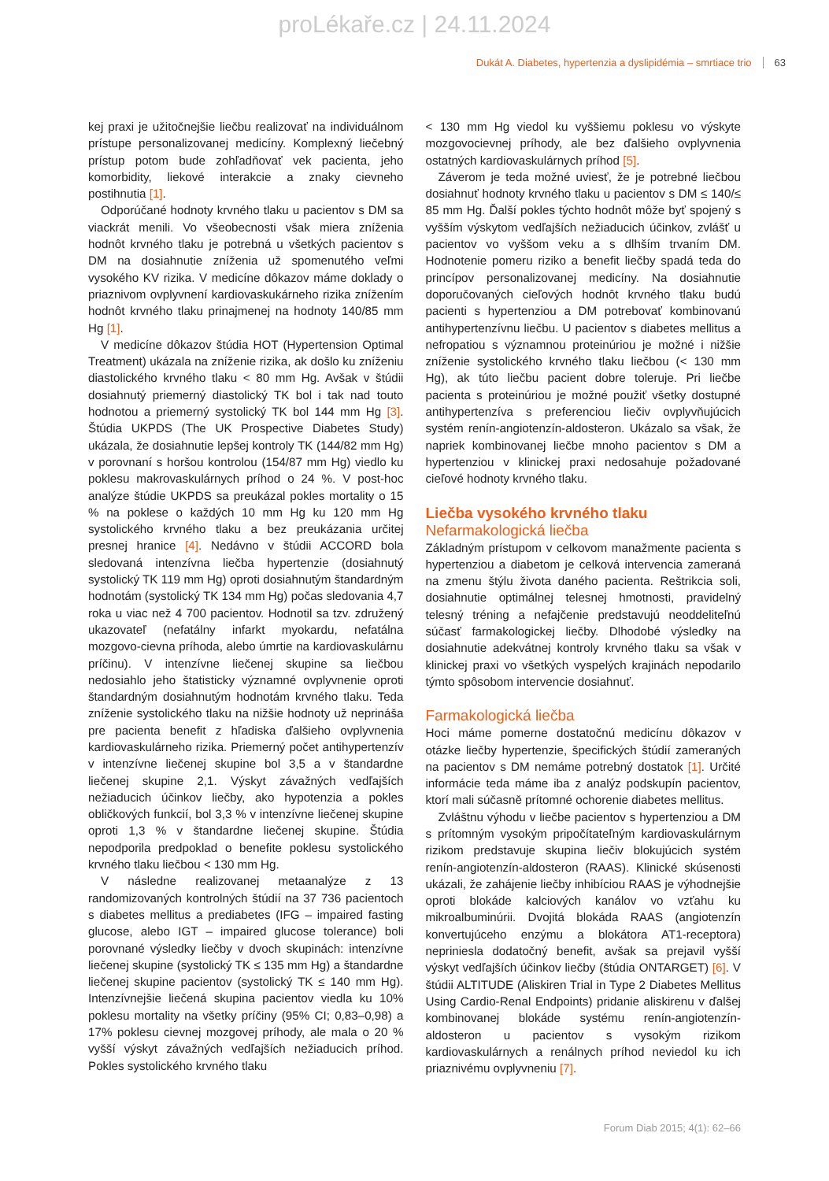proLékaře.cz | 24.11.2024
Dukát A. Diabetes, hypertenzia a dyslipidémia – smrtiace trio 63
kej praxi je užitočnejšie liečbu realizovať na individuálnom prístupe personalizovanej medicíny. Komplexný liečebný prístup potom bude zohľadňovať vek pacienta, jeho komorbidity, liekové interakcie a znaky cievneho postihnutia [1].
Odporúčané hodnoty krvného tlaku u pacientov s DM sa viackrát menili. Vo všeobecnosti však miera zníženia hodnôt krvného tlaku je potrebná u všetkých pacientov s DM na dosiahnutie zníženia už spomenutého veľmi vysokého KV rizika. V medicíne dôkazov máme doklady o priaznivom ovplyvnení kardiovaskukárneho rizika znížením hodnôt krvného tlaku prinajmenej na hodnoty 140/85 mm Hg [1].
V medicíne dôkazov štúdia HOT (Hypertension Optimal Treatment) ukázala na zníženie rizika, ak došlo ku zníženiu diastolického krvného tlaku < 80 mm Hg. Avšak v štúdii dosiahnutý priemerný diastolický TK bol i tak nad touto hodnotou a priemerný systolický TK bol 144 mm Hg [3]. Štúdia UKPDS (The UK Prospective Diabetes Study) ukázala, že dosiahnutie lepšej kontroly TK (144/82 mm Hg) v porovnaní s horšou kontrolou (154/87 mm Hg) viedlo ku poklesu makrovaskulárnych príhod o 24 %. V post-hoc analýze štúdie UKPDS sa preukázal pokles mortality o 15 % na poklese o každých 10 mm Hg ku 120 mm Hg systolického krvného tlaku a bez preukázania určitej presnej hranice [4]. Nedávno v štúdii ACCORD bola sledovaná intenzívna liečba hypertenzie (dosiahnutý systolický TK 119 mm Hg) oproti dosiahnutým štandardným hodnotám (systolický TK 134 mm Hg) počas sledovania 4,7 roka u viac než 4 700 pacientov. Hodnotil sa tzv. združený ukazovateľ (nefatálny infarkt myokardu, nefatálna mozgovo-cievna príhoda, alebo úmrtie na kardiovaskulárnu príčinu). V intenzívne liečenej skupine sa liečbou nedosiahlo jeho štatisticky významné ovplyvnenie oproti štandardným dosiahnutým hodnotám krvného tlaku. Teda zníženie systolického tlaku na nižšie hodnoty už neprináša pre pacienta benefit z hľadiska ďalšieho ovplyvnenia kardiovaskulárneho rizika. Priemerný počet antihypertenzív v intenzívne liečenej skupine bol 3,5 a v štandardne liečenej skupine 2,1. Výskyt závažných vedľajších nežiaducich účinkov liečby, ako hypotenzia a pokles obličkových funkcií, bol 3,3 % v intenzívne liečenej skupine oproti 1,3 % v štandardne liečenej skupine. Štúdia nepodporila predpoklad o benefite poklesu systolického krvného tlaku liečbou < 130 mm Hg.
V následne realizovanej metaanalýze z 13 randomizovaných kontrolných štúdií na 37 736 pacientoch s diabetes mellitus a prediabetes (IFG – impaired fasting glucose, alebo IGT – impaired glucose tolerance) boli porovnané výsledky liečby v dvoch skupinách: intenzívne liečenej skupine (systolický TK ≤ 135 mm Hg) a štandardne liečenej skupine pacientov (systolický TK ≤ 140 mm Hg). Intenzívnejšie liečená skupina pacientov viedla ku 10% poklesu mortality na všetky príčiny (95% CI; 0,83–0,98) a 17% poklesu cievnej mozgovej príhody, ale mala o 20 % vyšší výskyt závažných vedľajších nežiaducich príhod. Pokles systolického krvného tlaku
< 130 mm Hg viedol ku vyššiemu poklesu vo výskyte mozgovocievnej príhody, ale bez ďalšieho ovplyvnenia ostatných kardiovaskulárnych príhod [5].
Záverom je teda možné uviesť, že je potrebné liečbou dosiahnuť hodnoty krvného tlaku u pacientov s DM ≤ 140/≤ 85 mm Hg. Ďalší pokles týchto hodnôt môže byť spojený s vyšším výskytom vedľajších nežiaducich účinkov, zvlášť u pacientov vo vyššom veku a s dlhším trvaním DM. Hodnotenie pomeru riziko a benefit liečby spadá teda do princípov personalizovanej medicíny. Na dosiahnutie doporučovaných cieľových hodnôt krvného tlaku budú pacienti s hypertenziou a DM potrebovať kombinovanú antihypertenzívnu liečbu. U pacientov s diabetes mellitus a nefropatiou s významnou proteinúriou je možné i nižšie zníženie systolického krvného tlaku liečbou (< 130 mm Hg), ak túto liečbu pacient dobre toleruje. Pri liečbe pacienta s proteinúriou je možné použiť všetky dostupné antihypertenzíva s preferenciou liečiv ovplyvňujúcich systém renín-angiotenzín-aldosteron. Ukázalo sa však, že napriek kombinovanej liečbe mnoho pacientov s DM a hypertenziou v klinickej praxi nedosahuje požadované cieľové hodnoty krvného tlaku.
Liečba vysokého krvného tlaku
Nefarmakologická liečba
Základným prístupom v celkovom manažmente pacienta s hypertenziou a diabetom je celková intervencia zameraná na zmenu štýlu života daného pacienta. Reštrikcia soli, dosiahnutie optimálnej telesnej hmotnosti, pravidelný telesný tréning a nefajčenie predstavujú neoddeliteľnú súčasť farmakologickej liečby. Dlhodobé výsledky na dosiahnutie adekvátnej kontroly krvného tlaku sa však v klinickej praxi vo všetkých vyspelých krajinách nepodarilo týmto spôsobom intervencie dosiahnuť.
Farmakologická liečba
Hoci máme pomerne dostatočnú medicínu dôkazov v otázke liečby hypertenzie, špecifických štúdií zameraných na pacientov s DM nemáme potrebný dostatok [1]. Určité informácie teda máme iba z analýz podskupín pacientov, ktorí mali súčasně prítomné ochorenie diabetes mellitus.
Zvláštnu výhodu v liečbe pacientov s hypertenziou a DM s prítomným vysokým pripočítateľným kardiovaskulárnym rizikom predstavuje skupina liečiv blokujúcich systém renín-angiotenzín-aldosteron (RAAS). Klinické skúsenosti ukázali, že zahájenie liečby inhibíciou RAAS je výhodnejšie oproti blokáde kalciových kanálov vo vzťahu ku mikroalbuminúrii. Dvojitá blokáda RAAS (angiotenzín konvertujúceho enzýmu a blokátora AT1-receptora) nepriniesla dodatočný benefit, avšak sa prejavil vyšší výskyt vedľajších účinkov liečby (štúdia ONTARGET) [6]. V štúdii ALTITUDE (Aliskiren Trial in Type 2 Diabetes Mellitus Using Cardio-Renal Endpoints) pridanie aliskirenu v ďalšej kombinovanej blokáde systému renín-angiotenzín-aldosteron u pacientov s vysokým rizikom kardiovaskulárnych a renálnych príhod neviedol ku ich priaznivému ovplyvneniu [7].
Forum Diab 2015; 4(1): 62–66